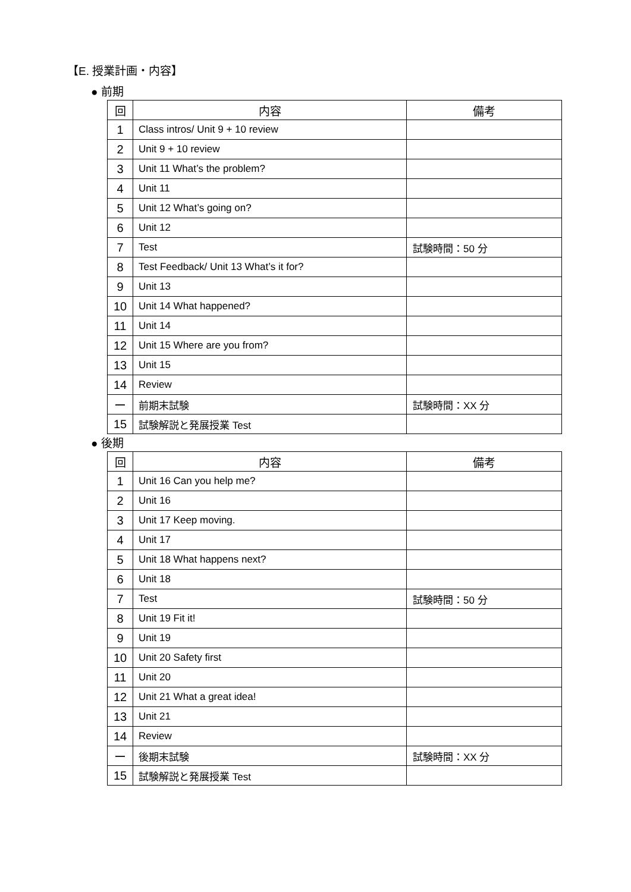【E. 授業計画・内容】
● 前期
| 回 | 内容 | 備考 |
| --- | --- | --- |
| 1 | Class intros/ Unit 9 + 10 review | |
| 2 | Unit 9 + 10 review | |
| 3 | Unit 11 What’s the problem? | |
| 4 | Unit 11 | |
| 5 | Unit 12 What’s going on? | |
| 6 | Unit 12 | |
| 7 | Test | 試験時間：50 分 |
| 8 | Test Feedback/ Unit 13 What’s it for? | |
| 9 | Unit 13 | |
| 10 | Unit 14 What happened? | |
| 11 | Unit 14 | |
| 12 | Unit 15 Where are you from? | |
| 13 | Unit 15 | |
| 14 | Review | |
| ー | 前期末試験 | 試験時間：XX 分 |
| 15 | 試験解説と発展授業 Test | |
● 後期
| 回 | 内容 | 備考 |
| --- | --- | --- |
| 1 | Unit 16 Can you help me? | |
| 2 | Unit 16 | |
| 3 | Unit 17 Keep moving. | |
| 4 | Unit 17 | |
| 5 | Unit 18 What happens next? | |
| 6 | Unit 18 | |
| 7 | Test | 試験時間：50 分 |
| 8 | Unit 19 Fit it! | |
| 9 | Unit 19 | |
| 10 | Unit 20 Safety first | |
| 11 | Unit 20 | |
| 12 | Unit 21 What a great idea! | |
| 13 | Unit 21 | |
| 14 | Review | |
| ー | 後期末試験 | 試験時間：XX 分 |
| 15 | 試験解説と発展授業 Test | |